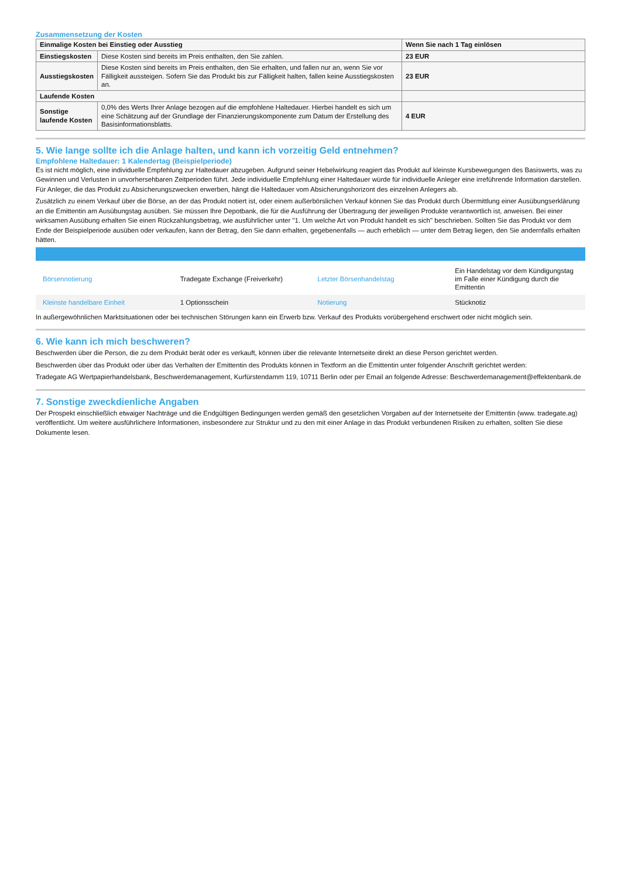Zusammensetzung der Kosten
| Einmalige Kosten bei Einstieg oder Ausstieg | | Wenn Sie nach 1 Tag einlösen |
| --- | --- | --- |
| Einstiegskosten | Diese Kosten sind bereits im Preis enthalten, den Sie zahlen. | 23 EUR |
| Ausstiegskosten | Diese Kosten sind bereits im Preis enthalten, den Sie erhalten, und fallen nur an, wenn Sie vor Fälligkeit aussteigen. Sofern Sie das Produkt bis zur Fälligkeit halten, fallen keine Ausstiegskosten an. | 23 EUR |
| Laufende Kosten | | |
| Sonstige laufende Kosten | 0,0% des Werts Ihrer Anlage bezogen auf die empfohlene Haltedauer. Hierbei handelt es sich um eine Schätzung auf der Grundlage der Finanzierungskomponente zum Datum der Erstellung des Basisinformationsblatts. | 4 EUR |
5. Wie lange sollte ich die Anlage halten, und kann ich vorzeitig Geld entnehmen?
Empfohlene Haltedauer: 1 Kalendertag (Beispielperiode)
Es ist nicht möglich, eine individuelle Empfehlung zur Haltedauer abzugeben. Aufgrund seiner Hebelwirkung reagiert das Produkt auf kleinste Kursbewegungen des Basiswerts, was zu Gewinnen und Verlusten in unvorhersehbaren Zeitperioden führt. Jede individuelle Empfehlung einer Haltedauer würde für individuelle Anleger eine irreführende Information darstellen. Für Anleger, die das Produkt zu Absicherungszwecken erwerben, hängt die Haltedauer vom Absicherungshorizont des einzelnen Anlegers ab.
Zusätzlich zu einem Verkauf über die Börse, an der das Produkt notiert ist, oder einem außerbörslichen Verkauf können Sie das Produkt durch Übermittlung einer Ausübungserklärung an die Emittentin am Ausübungstag ausüben. Sie müssen Ihre Depotbank, die für die Ausführung der Übertragung der jeweiligen Produkte verantwortlich ist, anweisen. Bei einer wirksamen Ausübung erhalten Sie einen Rückzahlungsbetrag, wie ausführlicher unter "1. Um welche Art von Produkt handelt es sich" beschrieben. Sollten Sie das Produkt vor dem Ende der Beispielperiode ausüben oder verkaufen, kann der Betrag, den Sie dann erhalten, gegebenenfalls — auch erheblich — unter dem Betrag liegen, den Sie andernfalls erhalten hätten.
| Börsennotierung | Tradegate Exchange (Freiverkehr) | Letzter Börsenhandelstag | Ein Handelstag vor dem Kündigungstag im Falle einer Kündigung durch die Emittentin |
| Kleinste handelbare Einheit | 1 Optionsschein | Notierung | Stücknotiz |
In außergewöhnlichen Marktsituationen oder bei technischen Störungen kann ein Erwerb bzw. Verkauf des Produkts vorübergehend erschwert oder nicht möglich sein.
6. Wie kann ich mich beschweren?
Beschwerden über die Person, die zu dem Produkt berät oder es verkauft, können über die relevante Internetseite direkt an diese Person gerichtet werden.
Beschwerden über das Produkt oder über das Verhalten der Emittentin des Produkts können in Textform an die Emittentin unter folgender Anschrift gerichtet werden:
Tradegate AG Wertpapierhandelsbank, Beschwerdemanagement, Kurfürstendamm 119, 10711 Berlin oder per Email an folgende Adresse: Beschwerdemanagement@effektenbank.de
7. Sonstige zweckdienliche Angaben
Der Prospekt einschließlich etwaiger Nachträge und die Endgültigen Bedingungen werden gemäß den gesetzlichen Vorgaben auf der Internetseite der Emittentin (www. tradegate.ag) veröffentlicht. Um weitere ausführlichere Informationen, insbesondere zur Struktur und zu den mit einer Anlage in das Produkt verbundenen Risiken zu erhalten, sollten Sie diese Dokumente lesen.